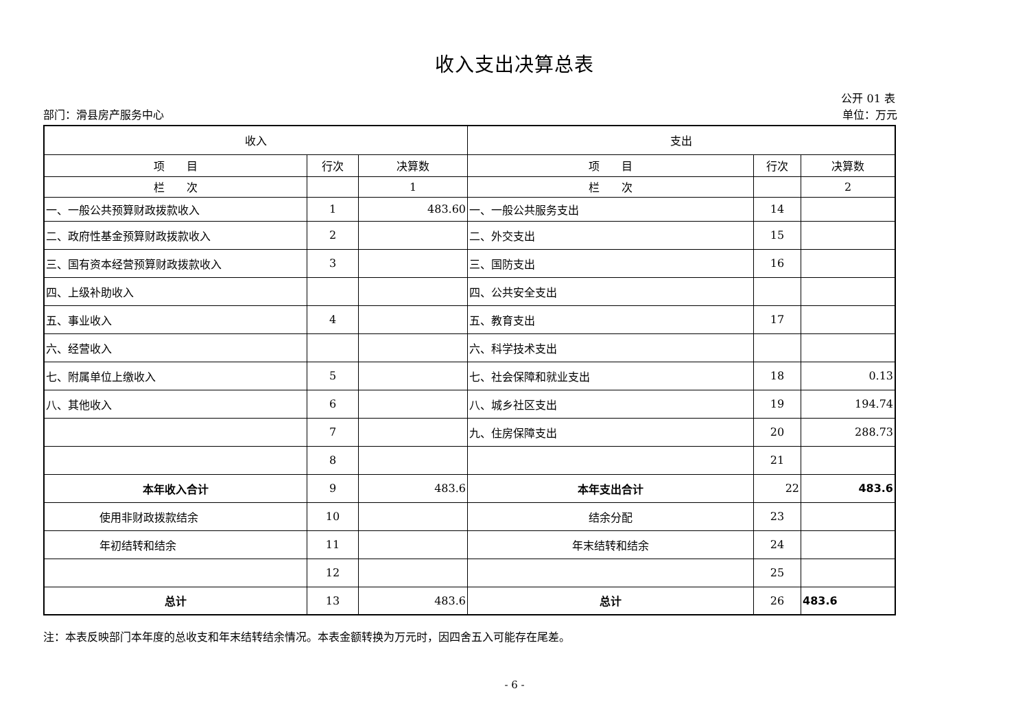收入支出决算总表
公开 01 表
部门：滑县房产服务中心 单位：万元
| 收入 | | | 支出 | | |
| --- | --- | --- | --- | --- | --- |
| 项 目 | 行次 | 决算数 | 项 目 | 行次 | 决算数 |
| 栏 次 | | 1 | 栏 次 | | 2 |
| 一、一般公共预算财政拨款收入 | 1 | 483.60 | 一、一般公共服务支出 | 14 | |
| 二、政府性基金预算财政拨款收入 | 2 | | 二、外交支出 | 15 | |
| 三、国有资本经营预算财政拨款收入 | 3 | | 三、国防支出 | 16 | |
| 四、上级补助收入 | | | 四、公共安全支出 | | |
| 五、事业收入 | 4 | | 五、教育支出 | 17 | |
| 六、经营收入 | | | 六、科学技术支出 | | |
| 七、附属单位上缴收入 | 5 | | 七、社会保障和就业支出 | 18 | 0.13 |
| 八、其他收入 | 6 | | 八、城乡社区支出 | 19 | 194.74 |
| | 7 | | 九、住房保障支出 | 20 | 288.73 |
| | 8 | | | 21 | |
| 本年收入合计 | 9 | 483.6 | 本年支出合计 | 22 | 483.6 |
| 使用非财政拨款结余 | 10 | | 结余分配 | 23 | |
| 年初结转和结余 | 11 | | 年末结转和结余 | 24 | |
| | 12 | | | 25 | |
| 总计 | 13 | 483.6 | 总计 | 26 | 483.6 |
注：本表反映部门本年度的总收支和年末结转结余情况。本表金额转换为万元时，因四舍五入可能存在尾差。
- 6 -